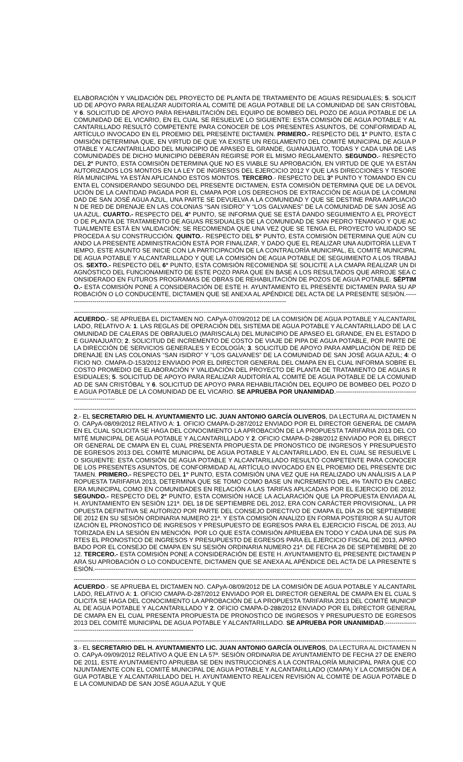ELABORACIÓN Y VALIDACIÓN DEL PROYECTO DE PLANTA DE TRATAMIENTO DE AGUAS RESIDUALES; 5. SOLICITUD DE APOYO PARA REALIZAR AUDITORÍA AL COMITÉ DE AGUA POTABLE DE LA COMUNIDAD DE SAN CRISTÓBAL Y 6. SOLICITUD DE APOYO PARA REHABILITACIÓN DEL EQUIPO DE BOMBEO DEL POZO DE AGUA POTABLE DE LA COMUNIDAD DE EL VICARIO, EN EL CUAL SE RESUELVE LO SIGUIENTE: ESTA COMISIÓN DE AGUA POTABLE Y ALCANTARILLADO RESULTÓ COMPETENTE PARA CONOCER DE LOS PRESENTES ASUNTOS, DE CONFORMIDAD AL ARTÍCULO INVOCADO EN EL PROEMIO DEL PRESENTE DICTAMEN. PRIMERO.- RESPECTO DEL 1° PUNTO, ESTA COMISIÓN DETERMINA QUE, EN VIRTUD DE QUE YA EXISTE UN REGLAMENTO DEL COMITÉ MUNICIPAL DE AGUA POTABLE Y ALCANTARILLADO DEL MUNICIPIO DE APASEO EL GRANDE, GUANAJUATO, TODAS Y CADA UNA DE LAS COMUNIDADES DE DICHO MUNICIPIO DEBERÁN REGIRSE POR EL MISMO REGLAMENTO. SEGUNDO.- RESPECTO DEL 2° PUNTO, ESTA COMISIÓN DETERMINA QUE NO ES VIABLE SU APROBACIÓN, EN VIRTUD DE QUE YA ESTÁN AUTORIZADOS LOS MONTOS EN LA LEY DE INGRESOS DEL EJERCICIO 2012 Y QUE LAS DIRECCIONES Y TESORERÍA MUNICIPAL YA ESTÁN APLICANDO ESTOS MONTOS. TERCERO.- RESPECTO DEL 3° PUNTO Y TOMANDO EN CUENTA EL CONSIDERANDO SEGUNDO DEL PRESENTE DICTAMEN, ESTA COMISIÓN DETERMINA QUE DE LA DEVOLUCIÓN DE LA CANTIDAD PAGADA POR EL CMAPA POR LOS DERECHOS DE EXTRACCIÓN DE AGUA DE LA COMUNIDAD DE SAN JOSÉ AGUA AZUL, UNA PARTE SE DEVUELVA A LA COMUNIDAD Y QUE SE DESTINE PARA AMPLIACIÓN DE RED DE DRENAJE EN LAS COLONIAS “SAN ISIDRO” Y “LOS GALVANES” DE LA COMUNIDAD DE SAN JOSÉ AGUA AZUL. CUARTO.- RESPECTO DEL 4° PUNTO, SE INFORMA QUE SE ESTÁ DANDO SEGUIMIENTO A EL PROYECTO DE PLANTA DE TRATAMIENTO DE AGUAS RESIDUALES DE LA COMUNIDAD DE SAN PEDRO TENANGO Y QUE ACTUALMENTE ESTÁ EN VALIDACIÓN; SE RECOMIENDA QUE UNA VEZ QUE SE TENGA EL PROYECTO VALIDADO SE PROCEDA A SU CONSTRUCCIÓN. QUINTO.- RESPECTO DEL 5° PUNTO, ESTA COMISIÓN DETERMINA QUE AÚN CUANDO LA PRESENTE ADMINISTRACIÓN ESTÁ POR FINALIZAR, Y DADO QUE EL REALIZAR UNA AUDITORÍA LLEVA TIEMPO, ESTE ASUNTO SE INICIE CON LA PARTICIPACIÓN DE LA CONTRALORÍA MUNICIPAL, EL COMITÉ MUNICIPAL DE AGUA POTABLE Y ALCANTARILLADO Y QUE LA COMISIÓN DE AGUA POTABLE DE SEGUIMIENTO A LOS TRABAJOS. SEXTO.- RESPECTO DEL 6° PUNTO, ESTA COMISIÓN RECOMIENDA SE SOLICITE A LA CMAPA REALIZAR UN DIAGNÓSTICO DEL FUNCIONAMIENTO DE ESTE POZO PARA QUE EN BASE A LOS RESULTADOS QUE ARROJE SEA CONSIDERADO EN FUTUROS PROGRAMAS DE OBRAS DE REHABILITACIÓN DE POZOS DE AGUA POTABLE. SÉPTIMO.- ESTA COMISIÓN PONE A CONSIDERACIÓN DE ESTE H. AYUNTAMIENTO EL PRESENTE DICTAMEN PARA SU APROBACIÓN O LO CONDUCENTE, DICTAMEN QUE SE ANEXA AL APÉNDICE DEL ACTA DE LA PRESENTE SESIÓN.------------------------------------------------------------------------------------------------------------
--------------------------------------------------------------------------------------------------------------------------------------------------------------------------------------
ACUERDO.- SE APRUEBA EL DICTAMEN NO. CAPyA-07/09/2012 DE LA COMISIÓN DE AGUA POTABLE Y ALCANTARILLADO, RELATIVO A: 1. LAS REGLAS DE OPERACIÓN DEL SISTEMA DE AGUA POTABLE Y ALCANTARILLADO DE LA COMUNIDAD DE CALERAS DE OBRAJUELO (MARISCALA) DEL MUNICIPIO DE APASEO EL GRANDE, EN EL ESTADO DE GUANAJUATO; 2. SOLICITUD DE INCREMENTO DE COSTO DE VIAJE DE PIPA DE AGUA POTABLE, POR PARTE DE LA DIRECCIÓN DE SERVICIOS GENERALES Y ECOLOGÍA; 3. SOLICITUD DE APOYO PARA AMPLIACIÓN DE RED DE DRENAJE EN LAS COLONIAS “SAN ISIDRO” Y “LOS GALVANES” DE LA COMUNIDAD DE SAN JOSÉ AGUA AZUL; 4: OFICIO NO. CMAPA-D-153/2012 ENVIADO POR EL DIRECTOR GENERAL DEL CMAPA EN EL CUAL INFORMA SOBRE EL COSTO PROMEDIO DE ELABORACIÓN Y VALIDACIÓN DEL PROYECTO DE PLANTA DE TRATAMIENTO DE AGUAS RESIDUALES; 5. SOLICITUD DE APOYO PARA REALIZAR AUDITORÍA AL COMITÉ DE AGUA POTABLE DE LA COMUNIDAD DE SAN CRISTÓBAL Y 6. SOLICITUD DE APOYO PARA REHABILITACIÓN DEL EQUIPO DE BOMBEO DEL POZO DE AGUA POTABLE DE LA COMUNIDAD DE EL VICARIO. SE APRUEBA POR UNANIMIDAD.-----------------------------------------------------------
--------------------------------------------------------------------------------------------------------------------------------------------------------------------------------------
2.- EL SECRETARIO DEL H. AYUNTAMIENTO LIC. JUAN ANTONIO GARCÍA OLIVEROS, DA LECTURA AL DICTAMEN NO. CAPyA-08/09/2012 RELATIVO A: 1. OFICIO CMAPA-D-287/2012 ENVIADO POR EL DIRECTOR GENERAL DE CMAPA EN EL CUAL SOLICITA SE HAGA DEL CONOCIMIENTO LA APROBACIÓN DE LA PROPUESTA TARIFARIA 2013 DEL COMITÉ MUNICIPAL DE AGUA POTABLE Y ALCANTARILLADO Y 2. OFICIO CMAPA-D-288/2012 ENVIADO POR EL DIRECTOR GENERAL DE CMAPA EN EL CUAL PRESENTA PROPUESTA DE PRONOSTICO DE INGRESOS Y PRESUPUESTO DE EGRESOS 2013 DEL COMITÉ MUNICIPAL DE AGUA POTABLE Y ALCANTARILLADO, EN EL CUAL SE RESUELVE LO SIGUIENTE: ESTA COMISIÓN DE AGUA POTABLE Y ALCANTARILLADO RESULTÓ COMPETENTE PARA CONOCER DE LOS PRESENTES ASUNTOS, DE CONFORMIDAD AL ARTÍCULO INVOCADO EN EL PROEMIO DEL PRESENTE DICTAMEN. PRIMERO.- RESPECTO DEL 1° PUNTO, ESTA COMISIÓN UNA VEZ QUE HA REALIZADO UN ANÁLISIS A LA PROPUESTA TARIFARIA 2013, DETERMINA QUE SE TOMO COMO BASE UN INCREMENTO DEL 4% TANTO EN CABECERA MUNICIPAL COMO EN COMUNIDADES EN RELACIÓN A LAS TARIFAS APLICADAS POR EL EJERCICIO DE 2012. SEGUNDO.- RESPECTO DEL 2° PUNTO, ESTA COMISIÓN HACE LA ACLARACIÓN QUE LA PROPUESTA ENVIADA AL H. AYUNTAMIENTO EN SESIÓN 121ª. DEL 18 DE SEPTIEMBRE DEL 2012, ERA CON CARÁCTER PROVISIONAL, LA PROPUESTA DEFINITIVA SE AUTORIZO POR PARTE DEL CONSEJO DIRECTIVO DE CMAPA EL DÍA 26 DE SEPTIEMBRE DE 2012 EN SU SESIÓN ORDINARIA NUMERO 21ª. Y ESTA COMISIÓN ANALIZO EN FORMA POSTERIOR A SU AUTORIZACIÓN EL PRONOSTICO DE INGRESOS Y PRESUPUESTO DE EGRESOS PARA EL EJERCICIO FISCAL DE 2013, AUTORIZADA EN LA SESIÓN EN MENCIÓN. POR LO QUE ESTA COMISIÓN APRUEBA EN TODO Y CADA UNA DE SUS PARTES EL PRONOSTICO DE INGRESOS Y PRESUPUESTO DE EGRESOS PARA EL EJERCICIO FISCAL DE 2013, APROBADO POR EL CONSEJO DE CMAPA EN SU SESIÓN ORDINARIA NUMERO 21ª. DE FECHA 26 DE SEPTIEMBRE DE 2012. TERCERO.- ESTA COMISIÓN PONE A CONSIDERACIÓN DE ESTE H. AYUNTAMIENTO EL PRESENTE DICTAMEN PARA SU APROBACIÓN O LO CONDUCENTE, DICTAMEN QUE SE ANEXA AL APÉNDICE DEL ACTA DE LA PRESENTE SESIÓN.-----------------------------------------------------------------------------------------------------------------------------
--------------------------------------------------------------------------------------------------------------------------------------------------------------------------------------
ACUERDO.- SE APRUEBA EL DICTAMEN NO. CAPyA-08/09/2012 DE LA COMISIÓN DE AGUA POTABLE Y ALCANTARILLADO, RELATIVO A: 1. OFICIO CMAPA-D-287/2012 ENVIADO POR EL DIRECTOR GENERAL DE CMAPA EN EL CUAL SOLICITA SE HAGA DEL CONOCIMIENTO LA APROBACIÓN DE LA PROPUESTA TARIFARIA 2013 DEL COMITÉ MUNICIPAL DE AGUA POTABLE Y ALCANTARILLADO Y 2. OFICIO CMAPA-D-288/2012 ENVIADO POR EL DIRECTOR GENERAL DE CMAPA EN EL CUAL PRESENTA PROPUESTA DE PRONOSTICO DE INGRESOS Y PRESUPUESTO DE EGRESOS 2013 DEL COMITÉ MUNICIPAL DE AGUA POTABLE Y ALCANTARILLADO. SE APRUEBA POR UNANIMIDAD.-------------------------------------------------------------------------
--------------------------------------------------------------------------------------------------------------------------------------------------------------------------------------
3.- EL SECRETARIO DEL H. AYUNTAMIENTO LIC. JUAN ANTONIO GARCÍA OLIVEROS, DA LECTURA AL DICTAMEN NO. CAPyA-09/09/2012 RELATIVO A QUE EN LA 57ª. SESIÓN ORDINARIA DE AYUNTAMIENTO DE FECHA 27 DE ENERO DE 2011, ESTE AYUNTAMIENTO APRUEBA SE DEN INSTRUCCIONES A LA CONTRALORÍA MUNICIPAL PARA QUE CONJUNTAMENTE CON EL COMITÉ MUNICIPAL DE AGUA POTABLE Y ALCANTARILLADO (CMAPA) Y LA COMISIÓN DE AGUA POTABLE Y ALCANTARILLADO DEL H. AYUNTAMIENTO REALICEN REVISIÓN AL COMITÉ DE AGUA POTABLE DE LA COMUNIDAD DE SAN JOSÉ AGUA AZUL Y QUE